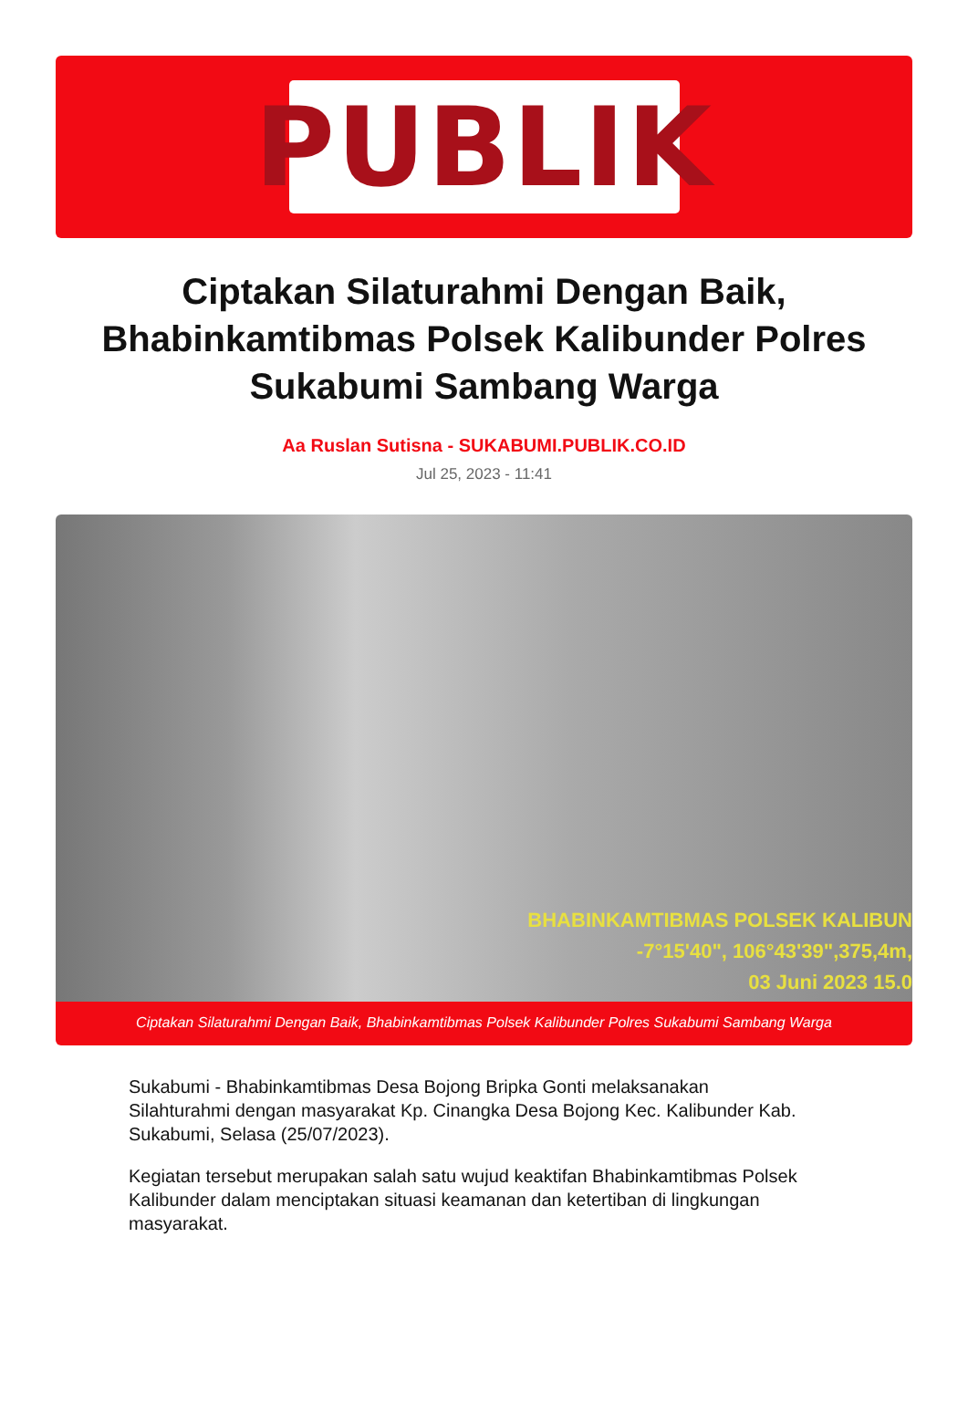PUBLIK
Ciptakan Silaturahmi Dengan Baik, Bhabinkamtibmas Polsek Kalibunder Polres Sukabumi Sambang Warga
Aa Ruslan Sutisna - SUKABUMI.PUBLIK.CO.ID
Jul 25, 2023 - 11:41
BHABINKAMTIBMAS POLSEK KALIBUN
-7°15'40", 106°43'39",375,4m,
03 Juni 2023 15.0
Ciptakan Silaturahmi Dengan Baik, Bhabinkamtibmas Polsek Kalibunder Polres Sukabumi Sambang Warga
Sukabumi - Bhabinkamtibmas Desa Bojong Bripka Gonti melaksanakan Silahturahmi dengan masyarakat Kp. Cinangka Desa Bojong Kec. Kalibunder Kab. Sukabumi, Selasa (25/07/2023).
Kegiatan tersebut merupakan salah satu wujud keaktifan Bhabinkamtibmas Polsek Kalibunder dalam menciptakan situasi keamanan dan ketertiban di lingkungan masyarakat.